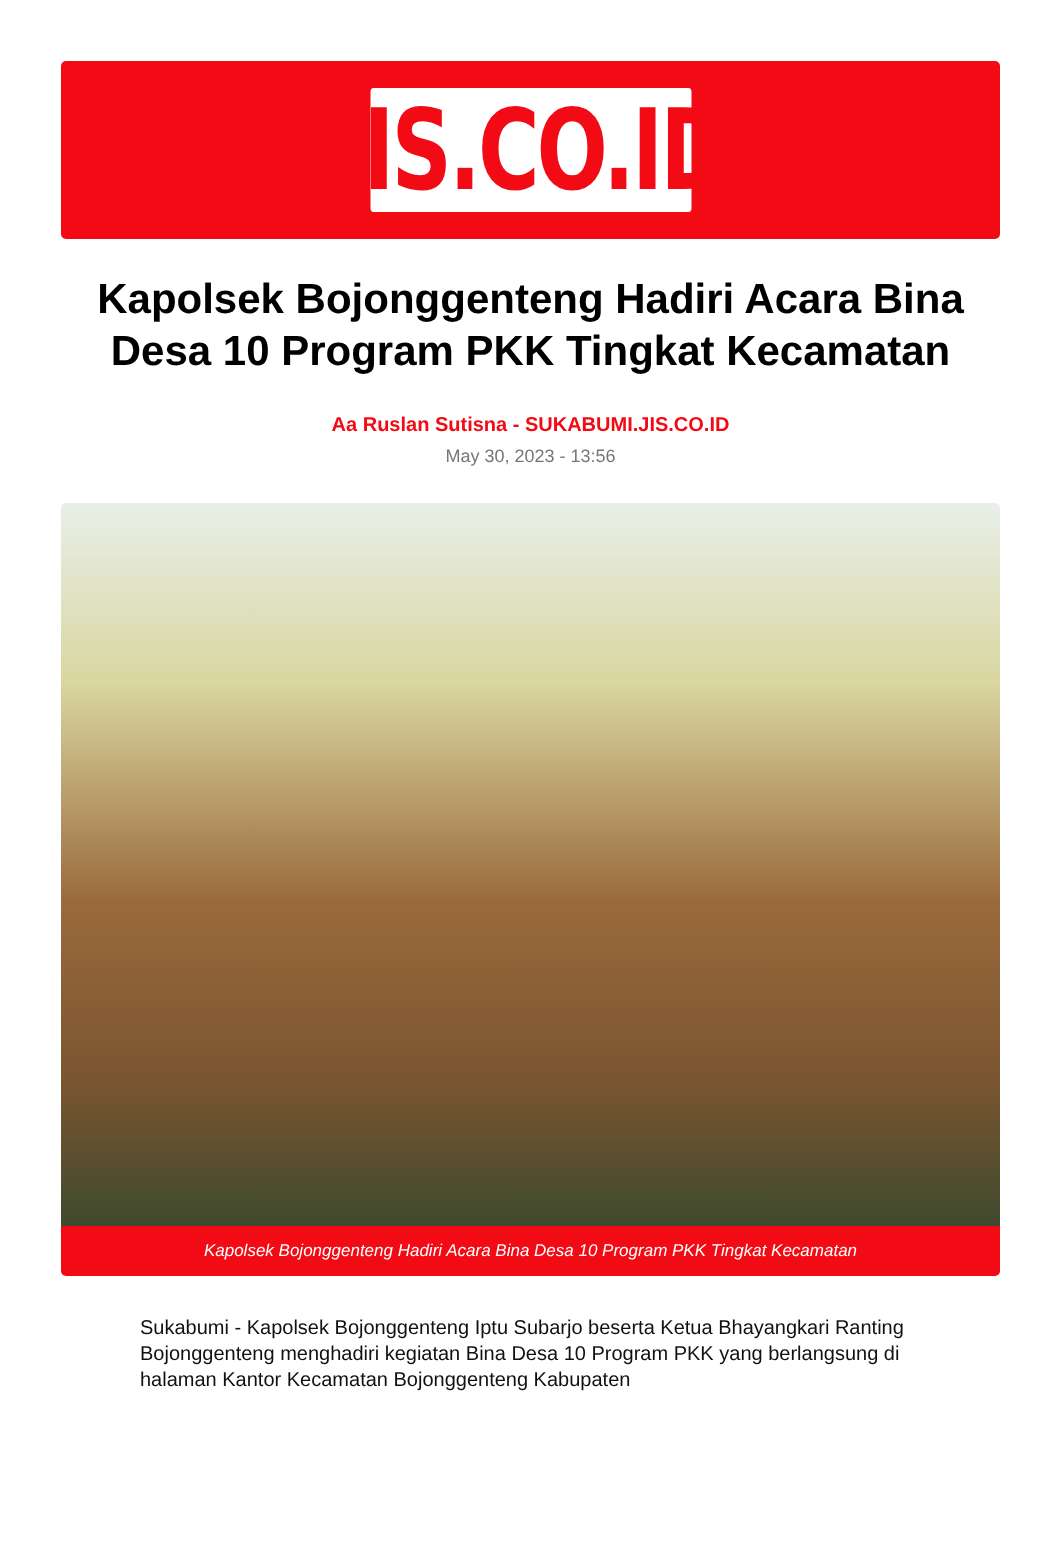JIS.CO.ID
Kapolsek Bojonggenteng Hadiri Acara Bina Desa 10 Program PKK Tingkat Kecamatan
Aa Ruslan Sutisna - SUKABUMI.JIS.CO.ID
May 30, 2023 - 13:56
Kapolsek Bojonggenteng Hadiri Acara Bina Desa 10 Program PKK Tingkat Kecamatan
Sukabumi - Kapolsek Bojonggenteng Iptu Subarjo beserta Ketua Bhayangkari Ranting Bojonggenteng menghadiri kegiatan Bina Desa 10 Program PKK yang berlangsung di halaman Kantor Kecamatan Bojonggenteng Kabupaten